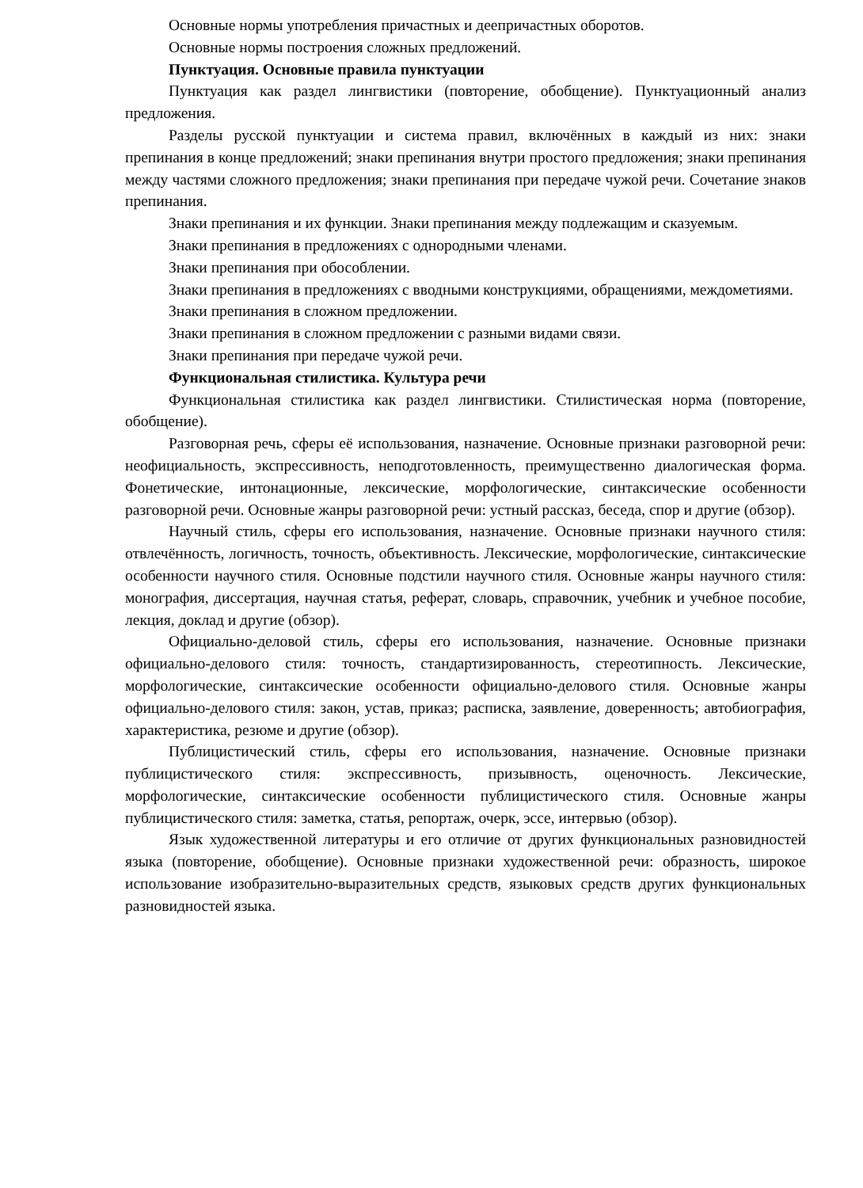Основные нормы употребления причастных и деепричастных оборотов.
Основные нормы построения сложных предложений.
Пунктуация. Основные правила пунктуации
Пунктуация как раздел лингвистики (повторение, обобщение). Пунктуационный анализ предложения.
Разделы русской пунктуации и система правил, включённых в каждый из них: знаки препинания в конце предложений; знаки препинания внутри простого предложения; знаки препинания между частями сложного предложения; знаки препинания при передаче чужой речи. Сочетание знаков препинания.
Знаки препинания и их функции. Знаки препинания между подлежащим и сказуемым.
Знаки препинания в предложениях с однородными членами.
Знаки препинания при обособлении.
Знаки препинания в предложениях с вводными конструкциями, обращениями, междометиями.
Знаки препинания в сложном предложении.
Знаки препинания в сложном предложении с разными видами связи.
Знаки препинания при передаче чужой речи.
Функциональная стилистика. Культура речи
Функциональная стилистика как раздел лингвистики. Стилистическая норма (повторение, обобщение).
Разговорная речь, сферы её использования, назначение. Основные признаки разговорной речи: неофициальность, экспрессивность, неподготовленность, преимущественно диалогическая форма. Фонетические, интонационные, лексические, морфологические, синтаксические особенности разговорной речи. Основные жанры разговорной речи: устный рассказ, беседа, спор и другие (обзор).
Научный стиль, сферы его использования, назначение. Основные признаки научного стиля: отвлечённость, логичность, точность, объективность. Лексические, морфологические, синтаксические особенности научного стиля. Основные подстили научного стиля. Основные жанры научного стиля: монография, диссертация, научная статья, реферат, словарь, справочник, учебник и учебное пособие, лекция, доклад и другие (обзор).
Официально-деловой стиль, сферы его использования, назначение. Основные признаки официально-делового стиля: точность, стандартизированность, стереотипность. Лексические, морфологические, синтаксические особенности официально-делового стиля. Основные жанры официально-делового стиля: закон, устав, приказ; расписка, заявление, доверенность; автобиография, характеристика, резюме и другие (обзор).
Публицистический стиль, сферы его использования, назначение. Основные признаки публицистического стиля: экспрессивность, призывность, оценочность. Лексические, морфологические, синтаксические особенности публицистического стиля. Основные жанры публицистического стиля: заметка, статья, репортаж, очерк, эссе, интервью (обзор).
Язык художественной литературы и его отличие от других функциональных разновидностей языка (повторение, обобщение). Основные признаки художественной речи: образность, широкое использование изобразительно-выразительных средств, языковых средств других функциональных разновидностей языка.